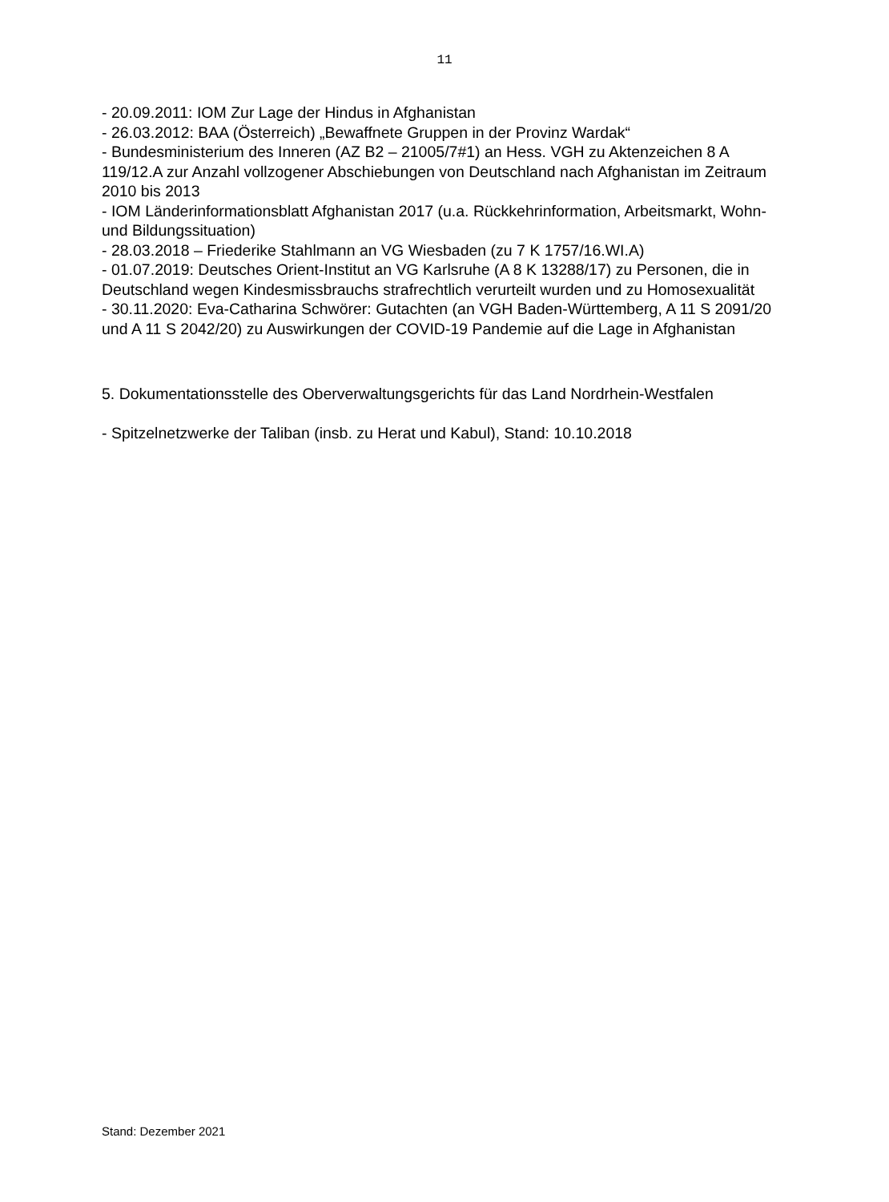11
- 20.09.2011: IOM Zur Lage der Hindus in Afghanistan
- 26.03.2012: BAA (Österreich) „Bewaffnete Gruppen in der Provinz Wardak“
- Bundesministerium des Inneren (AZ B2 – 21005/7#1) an Hess. VGH zu Aktenzeichen 8 A 119/12.A zur Anzahl vollzogener Abschiebungen von Deutschland nach Afghanistan im Zeitraum 2010 bis 2013
- IOM Länderinformationsblatt Afghanistan 2017 (u.a. Rückkehrinformation, Arbeitsmarkt, Wohn- und Bildungssituation)
- 28.03.2018 – Friederike Stahlmann an VG Wiesbaden (zu 7 K 1757/16.WI.A)
- 01.07.2019: Deutsches Orient-Institut an VG Karlsruhe (A 8 K 13288/17) zu Personen, die in Deutschland wegen Kindesmissbrauchs strafrechtlich verurteilt wurden und zu Homosexualität
- 30.11.2020: Eva-Catharina Schwörer: Gutachten (an VGH Baden-Württemberg, A 11 S 2091/20 und A 11 S 2042/20) zu Auswirkungen der COVID-19 Pandemie auf die Lage in Afghanistan
5. Dokumentationsstelle des Oberverwaltungsgerichts für das Land Nordrhein-Westfalen
- Spitzelnetzwerke der Taliban (insb. zu Herat und Kabul), Stand: 10.10.2018
Stand: Dezember 2021